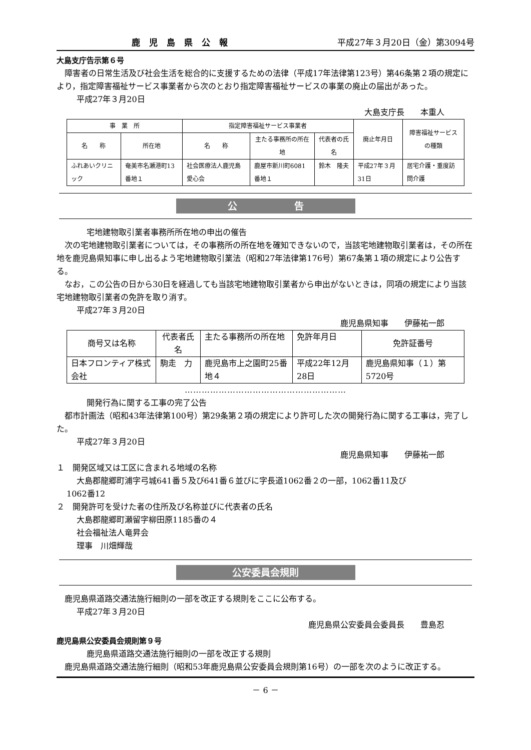鹿児島県公報 平成27年３月20日（金）第3094号
大島支庁告示第６号
障害者の日常生活及び社会生活を総合的に支援するための法律（平成17年法律第123号）第46条第２項の規定により，指定障害福祉サービス事業者から次のとおり指定障害福祉サービスの事業の廃止の届出があった。
平成27年３月20日
大島支庁長　　本重人
| 事 業 所 | | 指定障害福祉サービス事業者 | | | 廃止年月日 | 障害福祉サービスの種類 |
| --- | --- | --- | --- | --- | --- | --- |
| 名 称 | 所在地 | 名 称 | 主たる事務所の所在地 | 代表者の氏名 | | |
| ふれあいクリニック | 奄美市名瀬港町13番地１ | 社会医療法人鹿児島愛心会 | 鹿屋市新川町6081番地１ | 鈴木 隆夫 | 平成27年３月31日 | 居宅介護・重度訪問介護 |
公　　　　　　告
宅地建物取引業者事務所所在地の申出の催告
次の宅地建物取引業者については，その事務所の所在地を確知できないので，当該宅地建物取引業者は，その所在地を鹿児島県知事に申し出るよう宅地建物取引業法（昭和27年法律第176号）第67条第１項の規定により公告する。
なお，この公告の日から30日を経過しても当該宅地建物取引業者から申出がないときは，同項の規定により当該宅地建物取引業者の免許を取り消す。
平成27年３月20日
鹿児島県知事　　伊藤祐一郎
| 商号又は名称 | 代表者氏名 | 主たる事務所の所在地 | 免許年月日 | 免許証番号 |
| --- | --- | --- | --- | --- |
| 日本フロンティア株式会社 | 駒走 力 | 鹿児島市上之園町25番地４ | 平成22年12月28日 | 鹿児島県知事（１）第5720号 |
…………………………………………………
開発行為に関する工事の完了公告
都市計画法（昭和43年法律第100号）第29条第２項の規定により許可した次の開発行為に関する工事は，完了した。
平成27年３月20日
鹿児島県知事　　伊藤祐一郎
１　開発区域又は工区に含まれる地域の名称
大島郡龍郷町浦字弓城641番５及び641番６並びに字長道1062番２の一部，1062番11及び
1062番12
２　開発許可を受けた者の住所及び名称並びに代表者の氏名
大島郡龍郷町瀬留字柳田原1185番の４
社会福祉法人竜昇会
理事　川畑輝哉
公安委員会規則
鹿児島県道路交通法施行細則の一部を改正する規則をここに公布する。
平成27年３月20日
鹿児島県公安委員会委員長　　豊島忍
鹿児島県公安委員会規則第９号
鹿児島県道路交通法施行細則の一部を改正する規則
鹿児島県道路交通法施行細則（昭和53年鹿児島県公安委員会規則第16号）の一部を次のように改正する。
－ 6 －